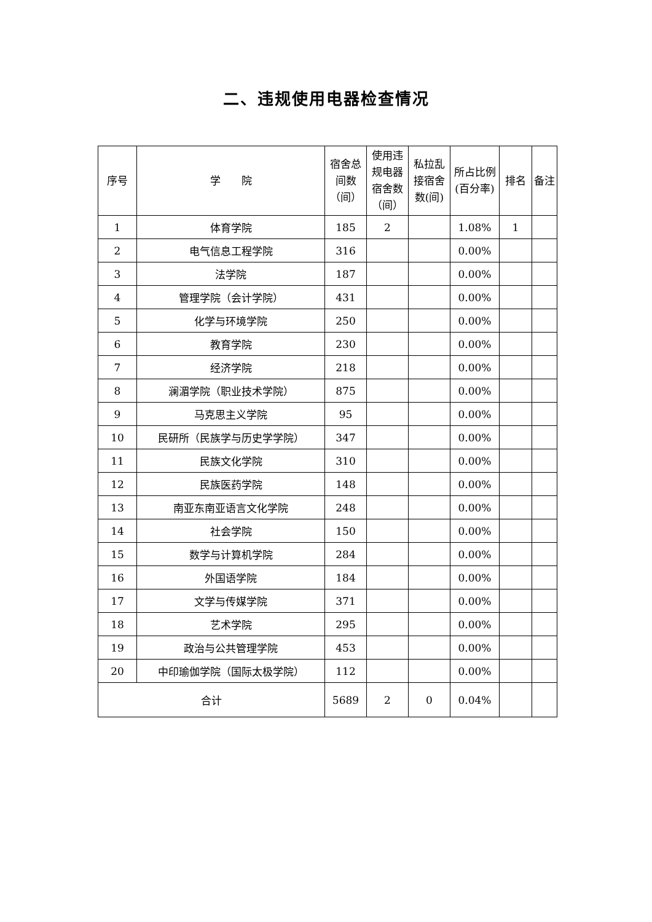二、违规使用电器检查情况
| 序号 | 学 院 | 宿舍总间数（间） | 使用违规电器宿舍数（间） | 私拉乱接宿舍数(间) | 所占比例(百分率) | 排名 | 备注 |
| --- | --- | --- | --- | --- | --- | --- | --- |
| 1 | 体育学院 | 185 | 2 | | 1.08% | 1 | |
| 2 | 电气信息工程学院 | 316 | | | 0.00% | | |
| 3 | 法学院 | 187 | | | 0.00% | | |
| 4 | 管理学院（会计学院） | 431 | | | 0.00% | | |
| 5 | 化学与环境学院 | 250 | | | 0.00% | | |
| 6 | 教育学院 | 230 | | | 0.00% | | |
| 7 | 经济学院 | 218 | | | 0.00% | | |
| 8 | 澜湄学院（职业技术学院） | 875 | | | 0.00% | | |
| 9 | 马克思主义学院 | 95 | | | 0.00% | | |
| 10 | 民研所（民族学与历史学学院） | 347 | | | 0.00% | | |
| 11 | 民族文化学院 | 310 | | | 0.00% | | |
| 12 | 民族医药学院 | 148 | | | 0.00% | | |
| 13 | 南亚东南亚语言文化学院 | 248 | | | 0.00% | | |
| 14 | 社会学院 | 150 | | | 0.00% | | |
| 15 | 数学与计算机学院 | 284 | | | 0.00% | | |
| 16 | 外国语学院 | 184 | | | 0.00% | | |
| 17 | 文学与传媒学院 | 371 | | | 0.00% | | |
| 18 | 艺术学院 | 295 | | | 0.00% | | |
| 19 | 政治与公共管理学院 | 453 | | | 0.00% | | |
| 20 | 中印瑜伽学院（国际太极学院） | 112 | | | 0.00% | | |
| 合计 | | 5689 | 2 | 0 | 0.04% | | |